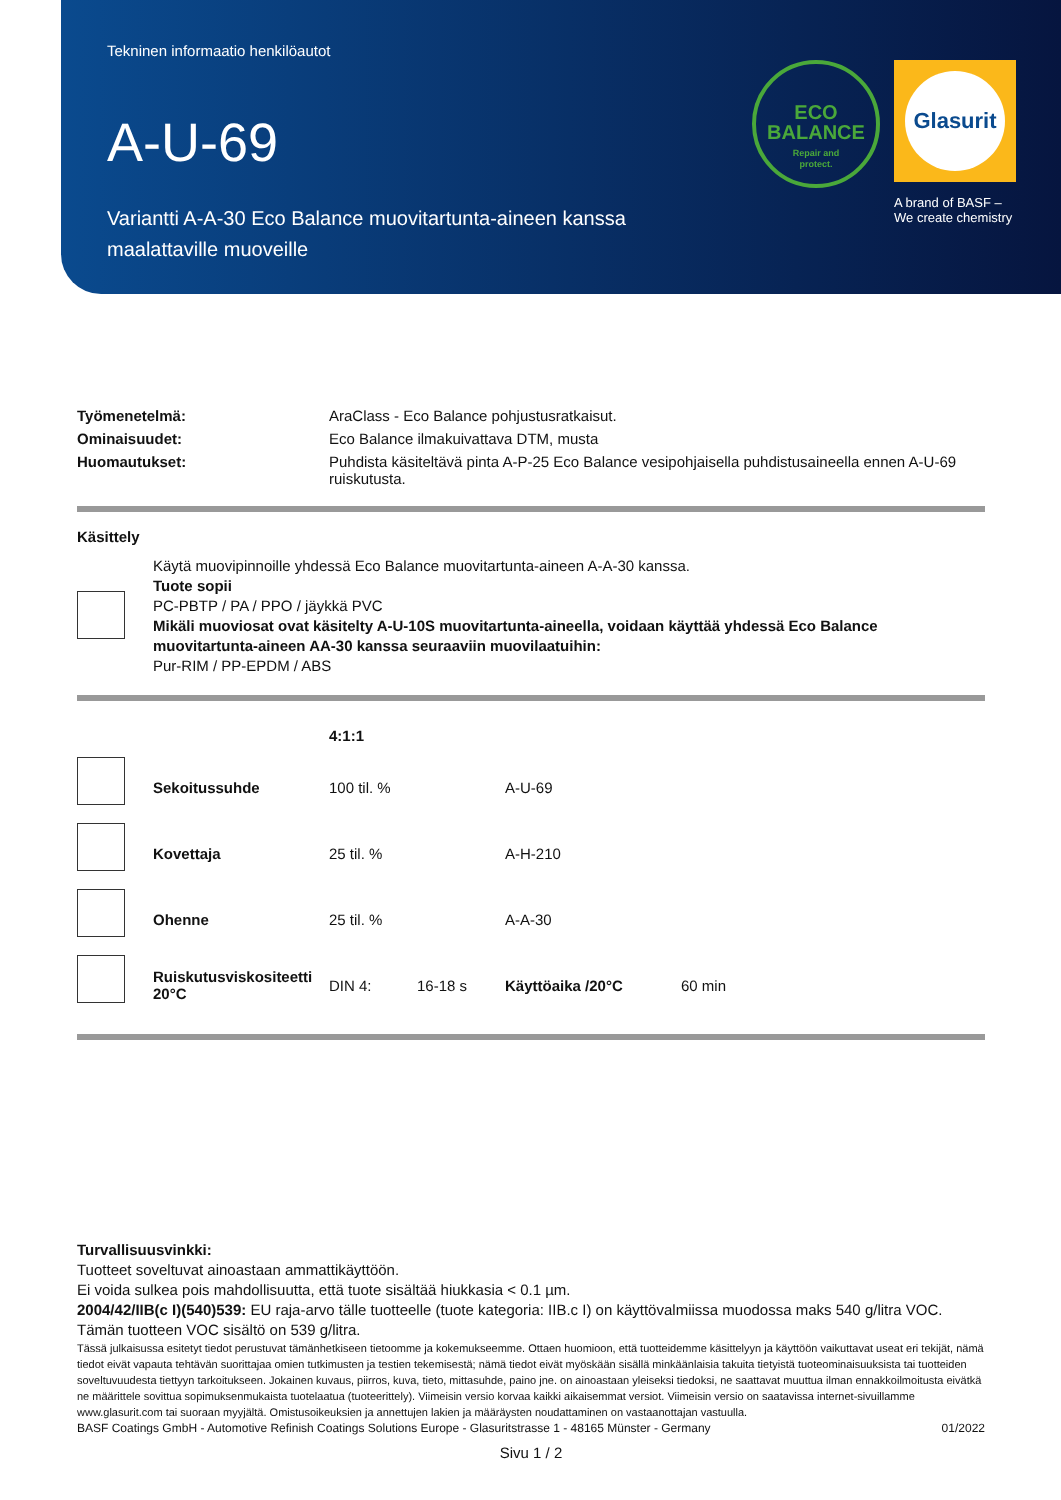Tekninen informaatio henkilöautot
A-U-69
Variantti A-A-30 Eco Balance muovitartunta-aineen kanssa maalattaville muoveille
ECO
BALANCE
Repair and
protect.
Glasurit
A brand of BASF –
We create chemistry
| Työmenetelmä: | AraClass - Eco Balance pohjustusratkaisut. |
| Ominaisuudet: | Eco Balance ilmakuivattava DTM, musta |
| Huomautukset: | Puhdista käsiteltävä pinta A-P-25 Eco Balance vesipohjaisella puhdistusaineella ennen A-U-69 ruiskutusta. |
Käsittely
| | Käytä muovipinnoille yhdessä Eco Balance muovitartunta-aineen A-A-30 kanssa. Tuote sopii PC-PBTP / PA / PPO / jäykkä PVC Mikäli muoviosat ovat käsitelty A-U-10S muovitartunta-aineella, voidaan käyttää yhdessä Eco Balance muovitartunta-aineen AA-30 kanssa seuraaviin muovilaatuihin: Pur-RIM / PP-EPDM / ABS |
| | | 4:1:1 | | | |
| | Sekoitussuhde | 100 til. % | | A-U-69 | |
| | Kovettaja | 25 til. % | | A-H-210 | |
| | Ohenne | 25 til. % | | A-A-30 | |
| | Ruiskutusviskositeetti 20°C | DIN 4: | 16-18 s | Käyttöaika /20°C | 60 min |
Turvallisuusvinkki:
Tuotteet soveltuvat ainoastaan ammattikäyttöön.
Ei voida sulkea pois mahdollisuutta, että tuote sisältää hiukkasia < 0.1 µm.
2004/42/IIB(c I)(540)539: EU raja-arvo tälle tuotteelle (tuote kategoria: IIB.c I) on käyttövalmiissa muodossa maks 540 g/litra VOC. Tämän tuotteen VOC sisältö on 539 g/litra.
Tässä julkaisussa esitetyt tiedot perustuvat tämänhetkiseen tietoomme ja kokemukseemme. Ottaen huomioon, että tuotteidemme käsittelyyn ja käyttöön vaikuttavat useat eri tekijät, nämä tiedot eivät vapauta tehtävän suorittajaa omien tutkimusten ja testien tekemisestä; nämä tiedot eivät myöskään sisällä minkäänlaisia takuita tietyistä tuoteominaisuuksista tai tuotteiden soveltuvuudesta tiettyyn tarkoitukseen. Jokainen kuvaus, piirros, kuva, tieto, mittasuhde, paino jne. on ainoastaan yleiseksi tiedoksi, ne saattavat muuttua ilman ennakkoilmoitusta eivätkä ne määrittele sovittua sopimuksenmukaista tuotelaatua (tuoteerittely). Viimeisin versio korvaa kaikki aikaisemmat versiot. Viimeisin versio on saatavissa internet-sivuillamme www.glasurit.com tai suoraan myyjältä. Omistusoikeuksien ja annettujen lakien ja määräysten noudattaminen on vastaanottajan vastuulla.
BASF Coatings GmbH - Automotive Refinish Coatings Solutions Europe - Glasuritstrasse 1 - 48165 Münster - Germany 01/2022
Sivu 1 / 2